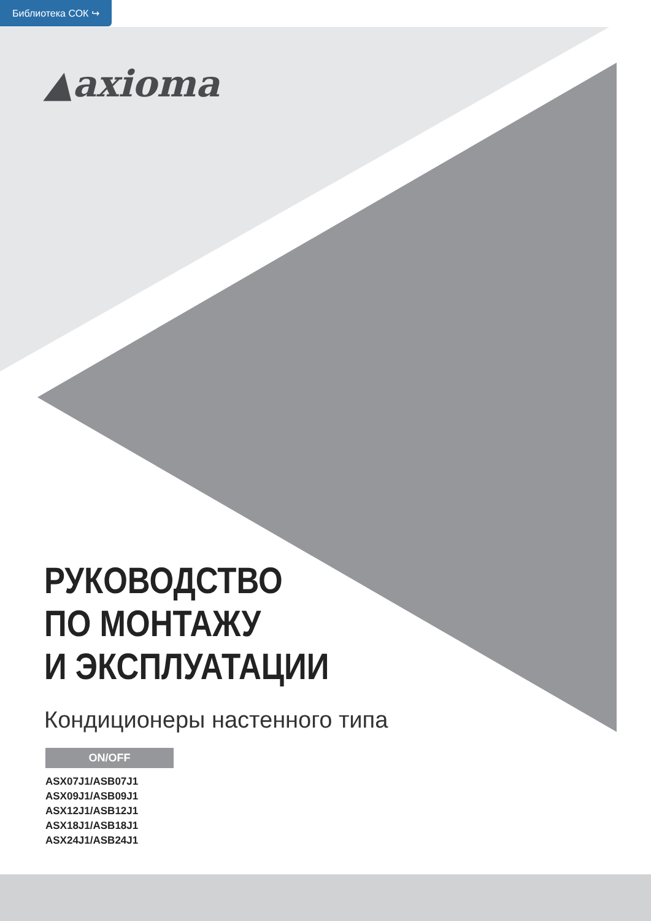Библиотека СОК ↪
▲axioma
РУКОВОДСТВО
ПО МОНТАЖУ
И ЭКСПЛУАТАЦИИ
Кондиционеры настенного типа
ON/OFF
ASX07J1/ASB07J1
ASX09J1/ASB09J1
ASX12J1/ASB12J1
ASX18J1/ASB18J1
ASX24J1/ASB24J1